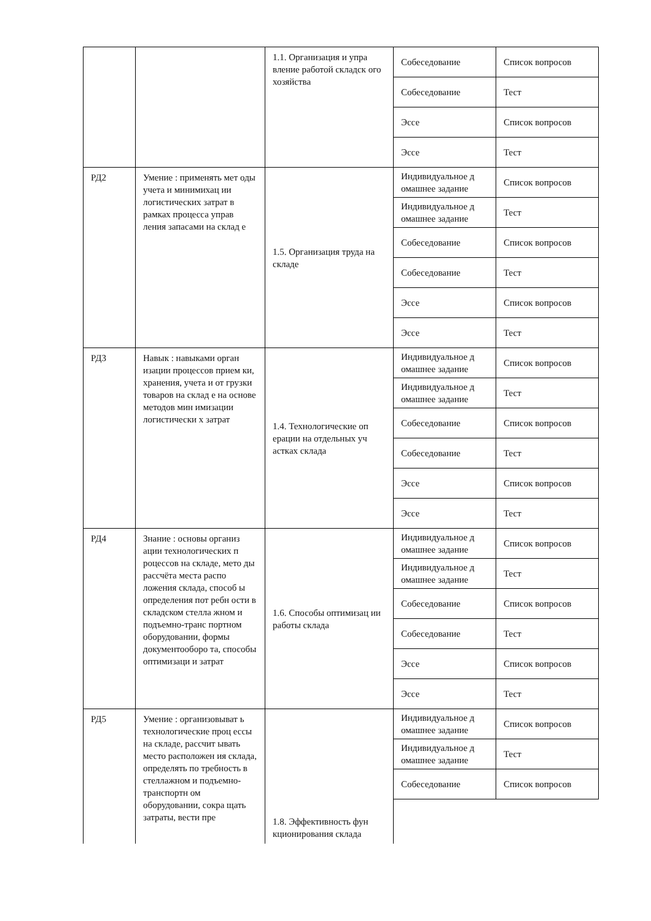| | | 1.1. Организация и упра вление работой складск ого хозяйства | Собеседование | Список вопросов |
| | | | Собеседование | Тест |
| | | | Эссе | Список вопросов |
| | | | Эссе | Тест |
| РД2 | Умение : применять мет оды учета и минимихац ии логистических затрат в рамках процесса управ ления запасами на склад е | 1.5. Организация труда на складе | Индивидуальное д омашнее задание | Список вопросов |
| | | | Индивидуальное д омашнее задание | Тест |
| | | | Собеседование | Список вопросов |
| | | | Собеседование | Тест |
| | | | Эссе | Список вопросов |
| | | | Эссе | Тест |
| РД3 | Навык : навыками орган изации процессов прием ки, хранения, учета и от грузки товаров на склад е на основе методов мин имизации логистически х затрат | 1.4. Технологические оп ерации на отдельных уч астках склада | Индивидуальное д омашнее задание | Список вопросов |
| | | | Индивидуальное д омашнее задание | Тест |
| | | | Собеседование | Список вопросов |
| | | | Собеседование | Тест |
| | | | Эссе | Список вопросов |
| | | | Эссе | Тест |
| РД4 | Знание : основы организ ации технологических п роцессов на складе, мето ды рассчёта места распо ложения склада, способ ы определения пот ребн ости в складском стелла жном и подъемно-транс портном оборудовании, формы документооборо та, способы оптимизаци и затрат | 1.6. Способы оптимизац ии работы склада | Индивидуальное д омашнее задание | Список вопросов |
| | | | Индивидуальное д омашнее задание | Тест |
| | | | Собеседование | Список вопросов |
| | | | Собеседование | Тест |
| | | | Эссе | Список вопросов |
| | | | Эссе | Тест |
| РД5 | Умение : организовыват ь технологические проц ессы на складе, рассчит ывать место расположен ия склада, определять по требность в стеллажном и подъемно- транспортн ом оборудовании, сокра щать затраты, вести пре | 1.8. Эффективность фун кционирования склада | Индивидуальное д омашнее задание | Список вопросов |
| | | | Индивидуальное д омашнее задание | Тест |
| | | | Собеседование | Список вопросов |